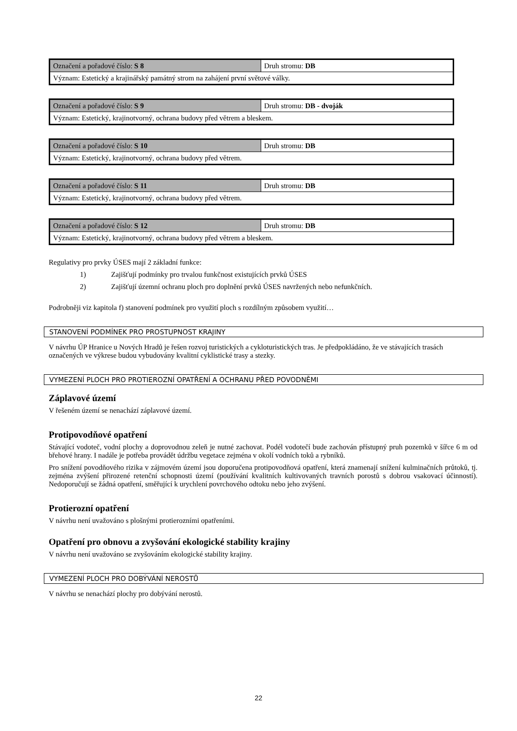| Označení a pořadové číslo: S 8 | Druh stromu: DB |
| Význam: Estetický a krajinářský památný strom na zahájení první světové války. | |
| Označení a pořadové číslo: S 9 | Druh stromu: DB - dvoják |
| Význam: Estetický, krajinotvorný, ochrana budovy před větrem a bleskem. | |
| Označení a pořadové číslo: S 10 | Druh stromu: DB |
| Význam: Estetický, krajinotvorný, ochrana budovy před větrem. | |
| Označení a pořadové číslo: S 11 | Druh stromu: DB |
| Význam: Estetický, krajinotvorný, ochrana budovy před větrem. | |
| Označení a pořadové číslo: S 12 | Druh stromu: DB |
| Význam: Estetický, krajinotvorný, ochrana budovy před větrem a bleskem. | |
Regulativy pro prvky ÚSES mají 2 základní funkce:
1) Zajišťují podmínky pro trvalou funkčnost existujících prvků ÚSES
2) Zajišťují územní ochranu ploch pro doplnění prvků ÚSES navržených nebo nefunkčních.
Podrobněji viz kapitola f) stanovení podmínek pro využití ploch s rozdílným způsobem využití…
STANOVENÍ PODMÍNEK PRO PROSTUPNOST KRAJINY
V návrhu ÚP Hranice u Nových Hradů je řešen rozvoj turistických a cykloturistických tras. Je předpokládáno, že ve stávajících trasách označených ve výkrese budou vybudovány kvalitní cyklistické trasy a stezky.
VYMEZENÍ PLOCH PRO PROTIEROZNÍ OPATŘENÍ A OCHRANU PŘED POVODNĚMI
Záplavové území
V řešeném území se nenachází záplavové území.
Protipovodňové opatření
Stávající vodoteč, vodní plochy a doprovodnou zeleň je nutné zachovat. Podél vodotečí bude zachován přístupný pruh pozemků v šířce 6 m od břehové hrany. I nadále je potřeba provádět údržbu vegetace zejména v okolí vodních toků a rybníků.
Pro snížení povodňového rizika v zájmovém území jsou doporučena protipovodňová opatření, která znamenají snížení kulminačních průtoků, tj. zejména zvýšení přirozené retenční schopnosti území (používání kvalitních kultivovaných travních porostů s dobrou vsakovací účinností). Nedoporučují se žádná opatření, směřující k urychlení povrchového odtoku nebo jeho zvýšení.
Protierozní opatření
V návrhu není uvažováno s plošnými protierozními opatřeními.
Opatření pro obnovu a zvyšování ekologické stability krajiny
V návrhu není uvažováno se zvyšováním ekologické stability krajiny.
VYMEZENÍ PLOCH PRO DOBÝVÁNÍ NEROSTŮ
V návrhu se nenachází plochy pro dobývání nerostů.
22